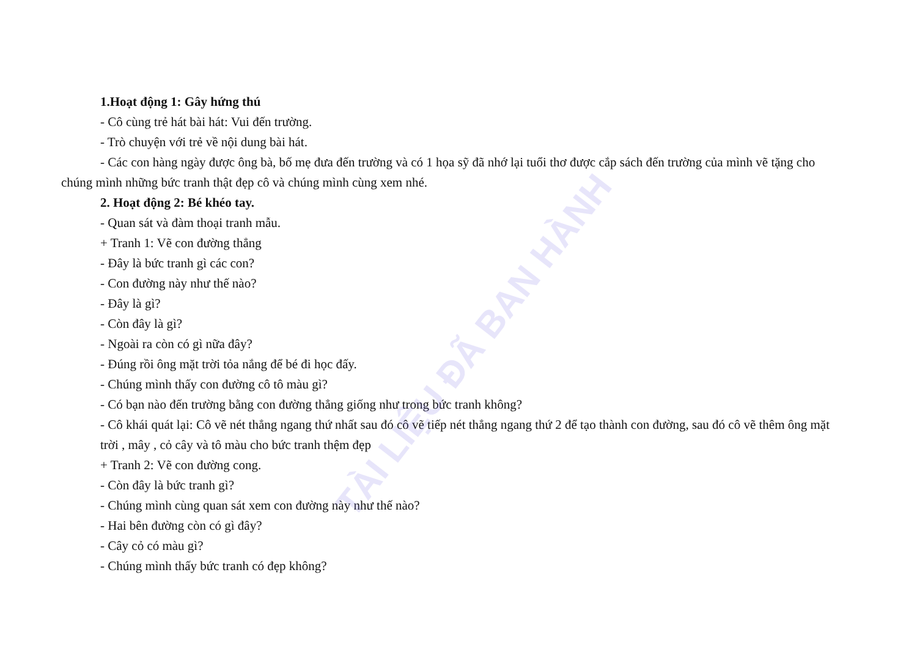TÀI LIỆU ĐÃ BAN HÀNH
1.Hoạt động 1: Gây hứng thú
- Cô cùng trẻ hát bài hát: Vui đến trường.
- Trò chuyện với trẻ về nội dung bài hát.
- Các con hàng ngày được ông bà, bố mẹ đưa đến trường và có 1 họa sỹ đã nhớ lại tuổi thơ được cắp sách đến trường của mình vẽ tặng cho chúng mình những bức tranh thật đẹp cô và chúng mình cùng xem nhé.
2. Hoạt động 2: Bé khéo tay.
- Quan sát và đàm thoại tranh mẫu.
+ Tranh 1: Vẽ con đường thẳng
- Đây là bức tranh gì các con?
- Con đường này như thế nào?
- Đây là gì?
- Còn đây là gì?
- Ngoài ra còn có gì nữa đây?
- Đúng rồi ông mặt trời tỏa nắng để bé đi học đấy.
- Chúng mình thấy con đường cô tô màu gì?
- Có bạn nào đến trường bằng con đường thẳng giống như trong bức tranh không?
- Cô khái quát lại: Cô vẽ nét thẳng ngang thứ nhất sau đó cô vẽ tiếp nét thẳng ngang thứ 2 để tạo thành con đường, sau đó cô vẽ thêm ông mặt trời , mây , cỏ cây và tô màu cho bức tranh thệm đẹp
+ Tranh 2: Vẽ con đường cong.
- Còn đây là bức tranh gì?
- Chúng mình cùng quan sát xem con đường này như thế nào?
- Hai bên đường còn có gì đây?
- Cây cỏ có màu gì?
- Chúng mình thấy bức tranh có đẹp không?